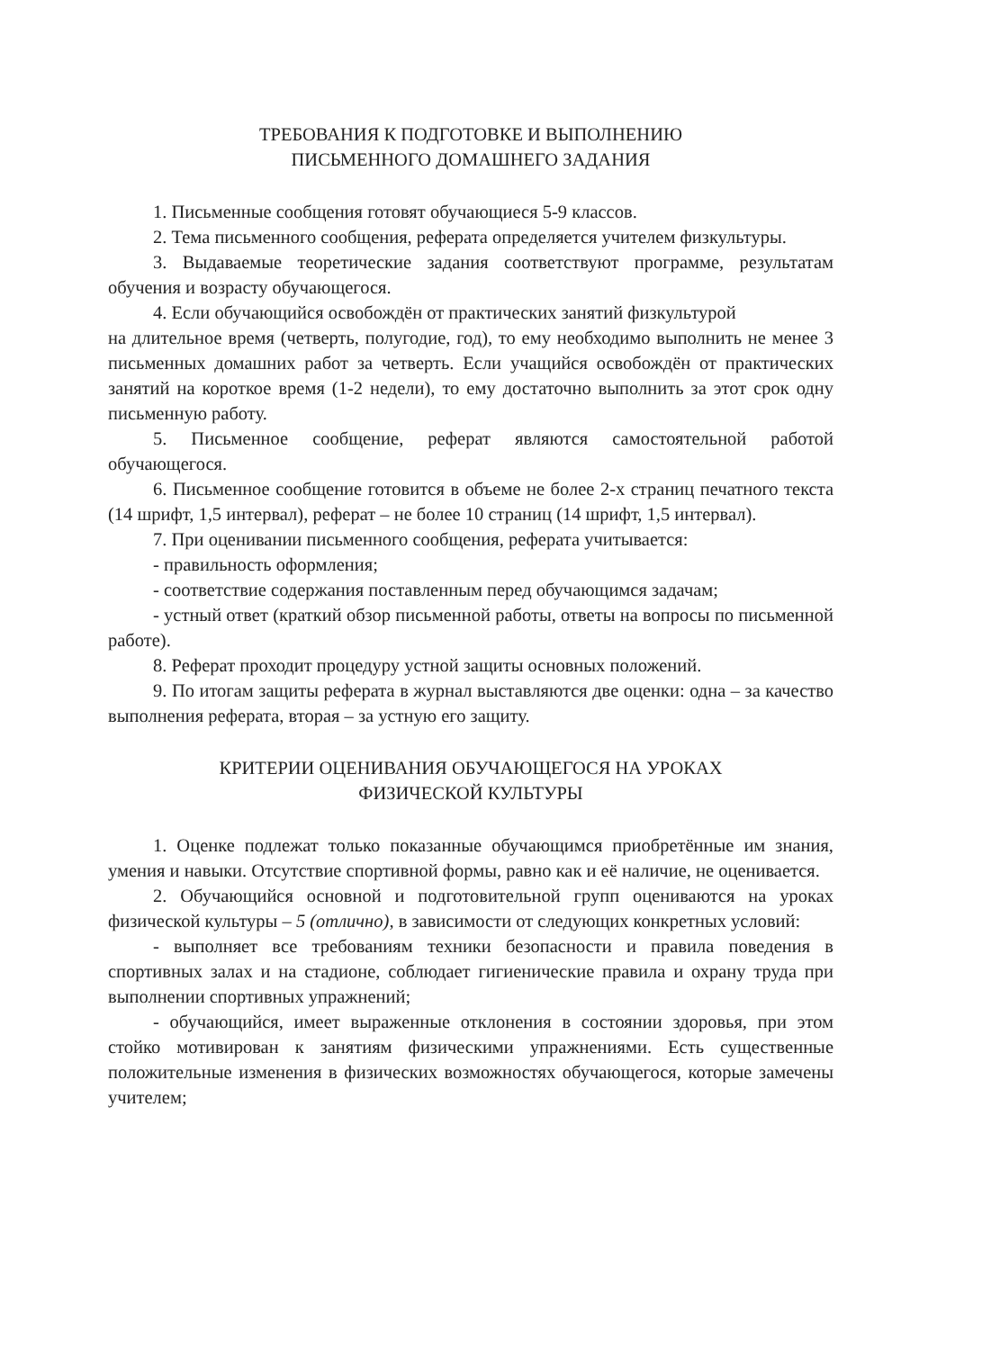ТРЕБОВАНИЯ К ПОДГОТОВКЕ И ВЫПОЛНЕНИЮ
ПИСЬМЕННОГО ДОМАШНЕГО ЗАДАНИЯ
1. Письменные сообщения готовят обучающиеся 5-9 классов.
2. Тема письменного сообщения, реферата определяется учителем физкультуры.
3. Выдаваемые теоретические задания соответствуют программе, результатам обучения и возрасту обучающегося.
4. Если обучающийся освобождён от практических занятий физкультурой
на длительное время (четверть, полугодие, год), то ему необходимо выполнить не менее 3 письменных домашних работ за четверть. Если учащийся освобождён от практических занятий на короткое время (1-2 недели), то ему достаточно выполнить за этот срок одну письменную работу.
5. Письменное сообщение, реферат являются самостоятельной работой обучающегося.
6. Письменное сообщение готовится в объеме не более 2-х страниц печатного текста (14 шрифт, 1,5 интервал), реферат – не более 10 страниц (14 шрифт, 1,5 интервал).
7. При оценивании письменного сообщения, реферата учитывается:
- правильность оформления;
- соответствие содержания поставленным перед обучающимся задачам;
- устный ответ (краткий обзор письменной работы, ответы на вопросы по письменной работе).
8. Реферат проходит процедуру устной защиты основных положений.
9. По итогам защиты реферата в журнал выставляются две оценки: одна – за качество выполнения реферата, вторая – за устную его защиту.
КРИТЕРИИ ОЦЕНИВАНИЯ ОБУЧАЮЩЕГОСЯ НА УРОКАХ
ФИЗИЧЕСКОЙ КУЛЬТУРЫ
1. Оценке подлежат только показанные обучающимся приобретённые им знания, умения и навыки. Отсутствие спортивной формы, равно как и её наличие, не оценивается.
2. Обучающийся основной и подготовительной групп оцениваются на уроках физической культуры – 5 (отлично), в зависимости от следующих конкретных условий:
- выполняет все требованиям техники безопасности и правила поведения в спортивных залах и на стадионе, соблюдает гигиенические правила и охрану труда при выполнении спортивных упражнений;
- обучающийся, имеет выраженные отклонения в состоянии здоровья, при этом стойко мотивирован к занятиям физическими упражнениями. Есть существенные положительные изменения в физических возможностях обучающегося, которые замечены учителем;